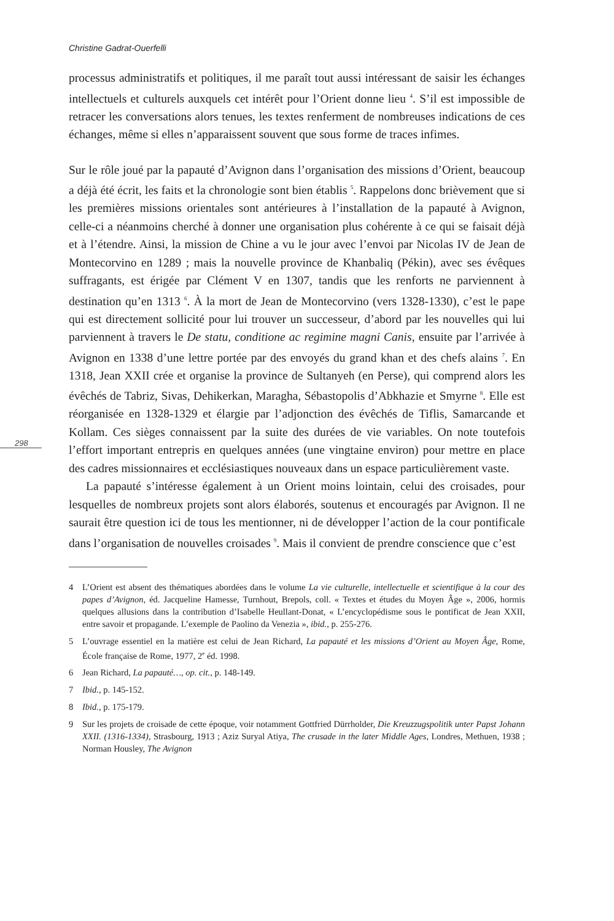Christine Gadrat-Ouerfelli
processus administratifs et politiques, il me paraît tout aussi intéressant de saisir les échanges intellectuels et culturels auxquels cet intérêt pour l’Orient donne lieu <sup>4</sup>. S’il est impossible de retracer les conversations alors tenues, les textes renferment de nombreuses indications de ces échanges, même si elles n’apparaissent souvent que sous forme de traces infimes.
Sur le rôle joué par la papauté d’Avignon dans l’organisation des missions d’Orient, beaucoup a déjà été écrit, les faits et la chronologie sont bien établis <sup>5</sup>. Rappelons donc brièvement que si les premières missions orientales sont antérieures à l’installation de la papauté à Avignon, celle-ci a néanmoins cherché à donner une organisation plus cohérente à ce qui se faisait déjà et à l’étendre. Ainsi, la mission de Chine a vu le jour avec l’envoi par Nicolas IV de Jean de Montecorvino en 1289 ; mais la nouvelle province de Khanbaliq (Pékin), avec ses évêques suffragants, est érigée par Clément V en 1307, tandis que les renforts ne parviennent à destination qu’en 1313 <sup>6</sup>. À la mort de Jean de Montecorvino (vers 1328-1330), c’est le pape qui est directement sollicité pour lui trouver un successeur, d’abord par les nouvelles qui lui parviennent à travers le De statu, conditione ac regimine magni Canis, ensuite par l’arrivée à Avignon en 1338 d’une lettre portée par des envoyés du grand khan et des chefs alains <sup>7</sup>. En 1318, Jean XXII crée et organise la province de Sultanyeh (en Perse), qui comprend alors les évêchés de Tabriz, Sivas, Dehikerkan, Maragha, Sébastopolis d’Abkhazie et Smyrne <sup>8</sup>. Elle est réorganisée en 1328-1329 et élargie par l’adjonction des évêchés de Tiflis, Samarcande et Kollam. Ces sièges connaissent par la suite des durées de vie variables. On note toutefois l’effort important entrepris en quelques années (une vingtaine environ) pour mettre en place des cadres missionnaires et ecclésiastiques nouveaux dans un espace particulièrement vaste.
298
La papauté s’intéresse également à un Orient moins lointain, celui des croisades, pour lesquelles de nombreux projets sont alors élaborés, soutenus et encouragés par Avignon. Il ne saurait être question ici de tous les mentionner, ni de développer l’action de la cour pontificale dans l’organisation de nouvelles croisades <sup>9</sup>. Mais il convient de prendre conscience que c’est
4 L’Orient est absent des thématiques abordées dans le volume La vie culturelle, intellectuelle et scientifique à la cour des papes d’Avignon, éd. Jacqueline Hamesse, Turnhout, Brepols, coll. « Textes et études du Moyen Âge », 2006, hormis quelques allusions dans la contribution d’Isabelle Heullant-Donat, « L’encyclopédisme sous le pontificat de Jean XXII, entre savoir et propagande. L’exemple de Paolino da Venezia », ibid., p. 255-276.
5 L’ouvrage essentiel en la matière est celui de Jean Richard, La papauté et les missions d’Orient au Moyen Âge, Rome, École française de Rome, 1977, 2<sup>e</sup> éd. 1998.
6 Jean Richard, La papauté…, op. cit., p. 148-149.
7 Ibid., p. 145-152.
8 Ibid., p. 175-179.
9 Sur les projets de croisade de cette époque, voir notamment Gottfried Dürrholder, Die Kreuzzugspolitik unter Papst Johann XXII. (1316-1334), Strasbourg, 1913 ; Aziz Suryal Atiya, The crusade in the later Middle Ages, Londres, Methuen, 1938 ; Norman Housley, The Avignon